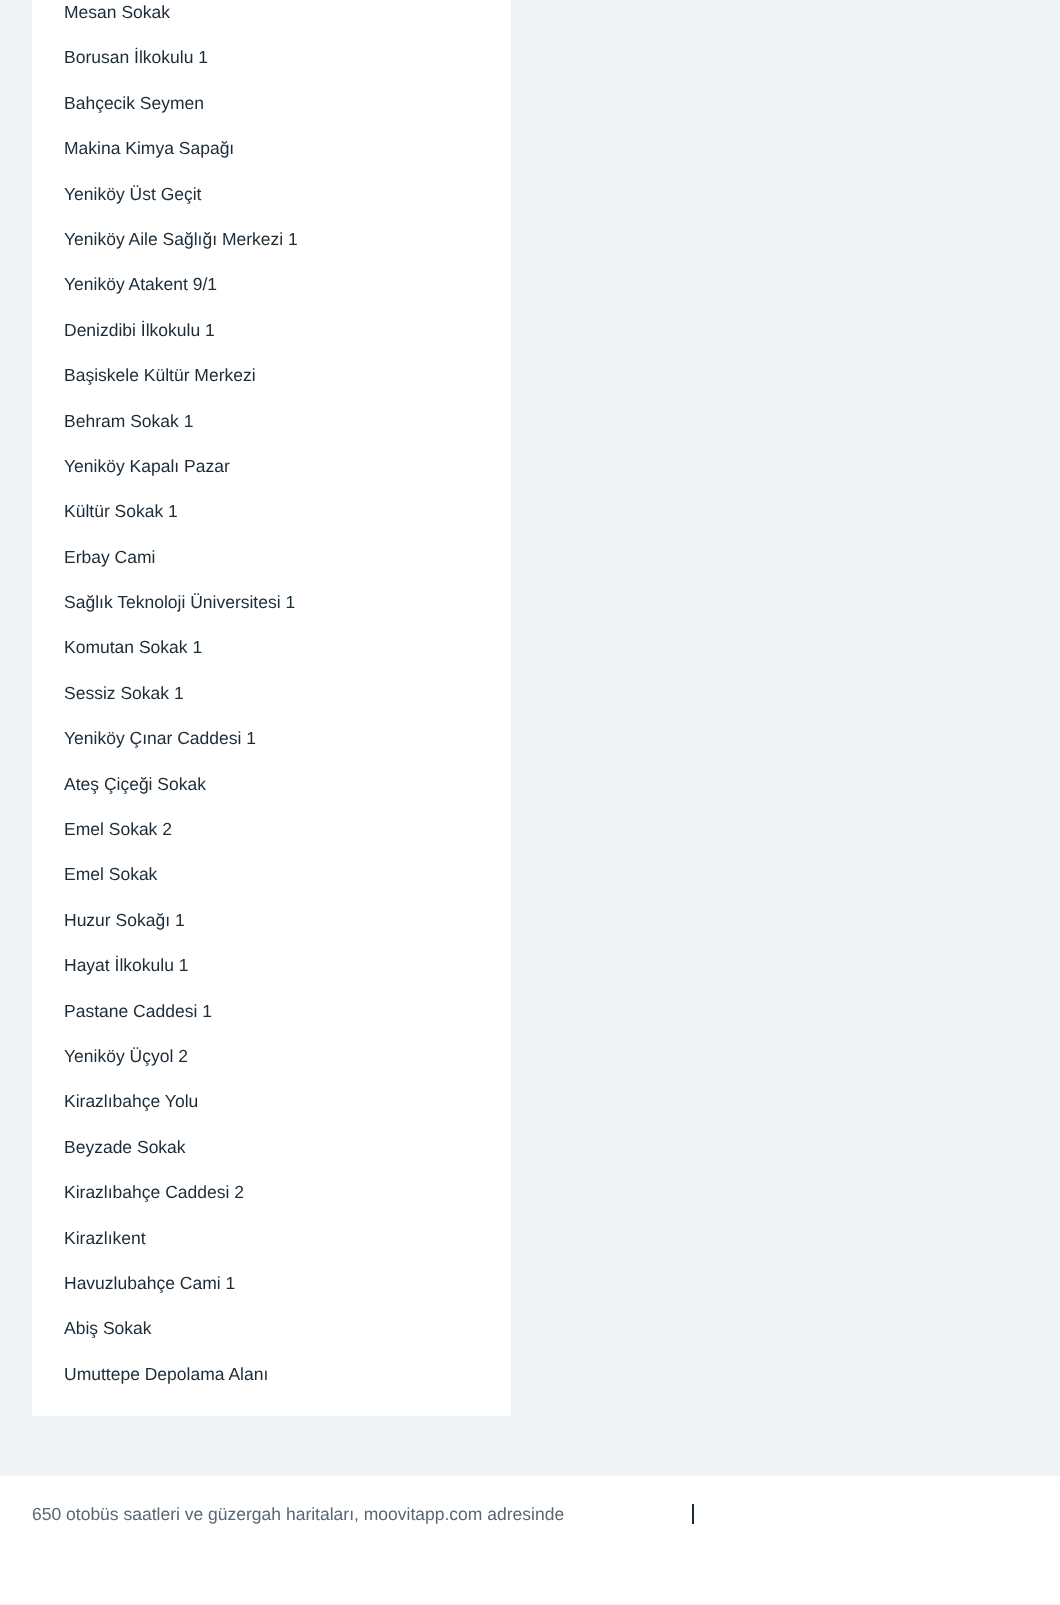Mesan Sokak
Borusan İlkokulu 1
Bahçecik Seymen
Makina Kimya Sapağı
Yeniköy Üst Geçit
Yeniköy Aile Sağlığı Merkezi 1
Yeniköy Atakent 9/1
Denizdibi İlkokulu 1
Başiskele Kültür Merkezi
Behram Sokak 1
Yeniköy Kapalı Pazar
Kültür Sokak 1
Erbay Cami
Sağlık Teknoloji Üniversitesi 1
Komutan Sokak 1
Sessiz Sokak 1
Yeniköy Çınar Caddesi 1
Ateş Çiçeği Sokak
Emel Sokak 2
Emel Sokak
Huzur Sokağı 1
Hayat İlkokulu 1
Pastane Caddesi 1
Yeniköy Üçyol 2
Kirazlıbahçe Yolu
Beyzade Sokak
Kirazlıbahçe Caddesi 2
Kirazlıkent
Havuzlubahçe Cami 1
Abiş Sokak
Umuttepe Depolama Alanı
650 otobüs saatleri ve güzergah haritaları, moovitapp.com adresinde